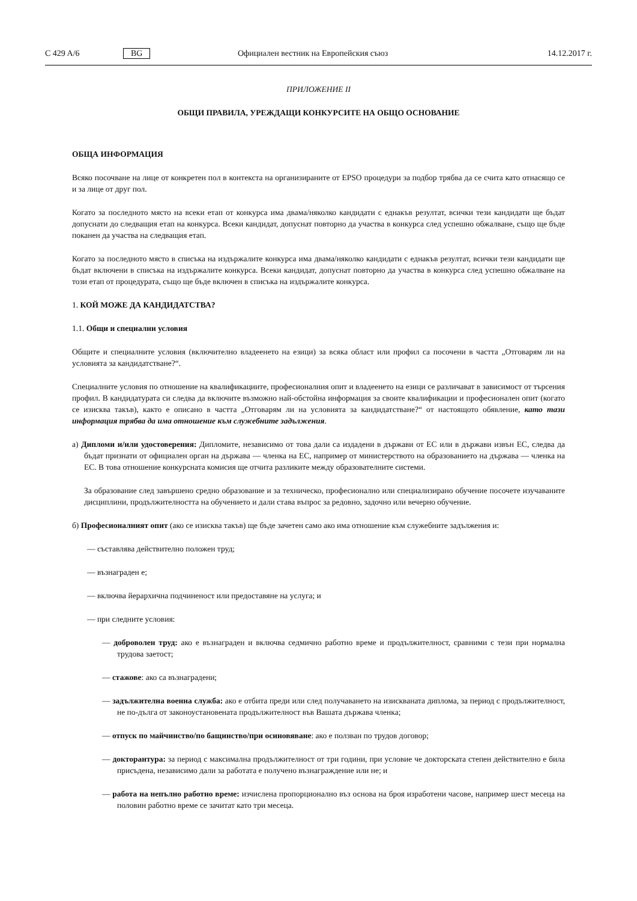C 429 A/6 BG Официален вестник на Европейския съюз 14.12.2017 г.
ПРИЛОЖЕНИЕ II
ОБЩИ ПРАВИЛА, УРЕЖДАЩИ КОНКУРСИТЕ НА ОБЩО ОСНОВАНИЕ
ОБЩА ИНФОРМАЦИЯ
Всяко посочване на лице от конкретен пол в контекста на организираните от EPSO процедури за подбор трябва да се счита като отнасящо се и за лице от друг пол.
Когато за последното място на всеки етап от конкурса има двама/няколко кандидати с еднакъв резултат, всички тези кандидати ще бъдат допуснати до следващия етап на конкурса. Всеки кандидат, допуснат повторно да участва в конкурса след успешно обжалване, също ще бъде поканен да участва на следващия етап.
Когато за последното място в списъка на издържалите конкурса има двама/няколко кандидати с еднакъв резултат, всички тези кандидати ще бъдат включени в списъка на издържалите конкурса. Всеки кандидат, допуснат повторно да участва в конкурса след успешно обжалване на този етап от процедурата, също ще бъде включен в списъка на издържалите конкурса.
1. КОЙ МОЖЕ ДА КАНДИДАТСТВА?
1.1. Общи и специални условия
Общите и специалните условия (включително владеенето на езици) за всяка област или профил са посочени в частта „Отговарям ли на условията за кандидатстване?“.
Специалните условия по отношение на квалификациите, професионалния опит и владеенето на езици се различават в зависимост от търсения профил. В кандидатурата си следва да включите възможно най-обстойна информация за своите квалификации и професионален опит (когато се изисква такъв), както е описано в частта „Отговарям ли на условията за кандидатстване?“ от настоящото обявление, като тази информация трябва да има отношение към служебните задължения.
а) Дипломи и/или удостоверения: Дипломите, независимо от това дали са издадени в държави от ЕС или в държави извън ЕС, следва да бъдат признати от официален орган на държава — членка на ЕС, например от министерството на образованието на държава — членка на ЕС. В това отношение конкурсната комисия ще отчита разликите между образователните системи.
За образование след завършено средно образование и за техническо, професионално или специализирано обучение посочете изучаваните дисциплини, продължителността на обучението и дали става въпрос за редовно, задочно или вечерно обучение.
б) Професионалният опит (ако се изисква такъв) ще бъде зачетен само ако има отношение към служебните задължения и:
— съставлява действително положен труд;
— възнаграден е;
— включва йерархична подчиненост или предоставяне на услуга; и
— при следните условия:
— доброволен труд: ако е възнаграден и включва седмично работно време и продължителност, сравними с тези при нормална трудова заетост;
— стажове: ако са възнаградени;
— задължителна военна служба: ако е отбита преди или след получаването на изискваната диплома, за период с продължителност, не по-дълга от законоустановената продължителност във Вашата държава членка;
— отпуск по майчинство/по бащинство/при осиновяване: ако е ползван по трудов договор;
— докторантура: за период с максимална продължителност от три години, при условие че докторската степен действително е била присъдена, независимо дали за работата е получено възнаграждение или не; и
— работа на непълно работно време: изчислена пропорционално въз основа на броя изработени часове, например шест месеца на половин работно време се зачитат като три месеца.